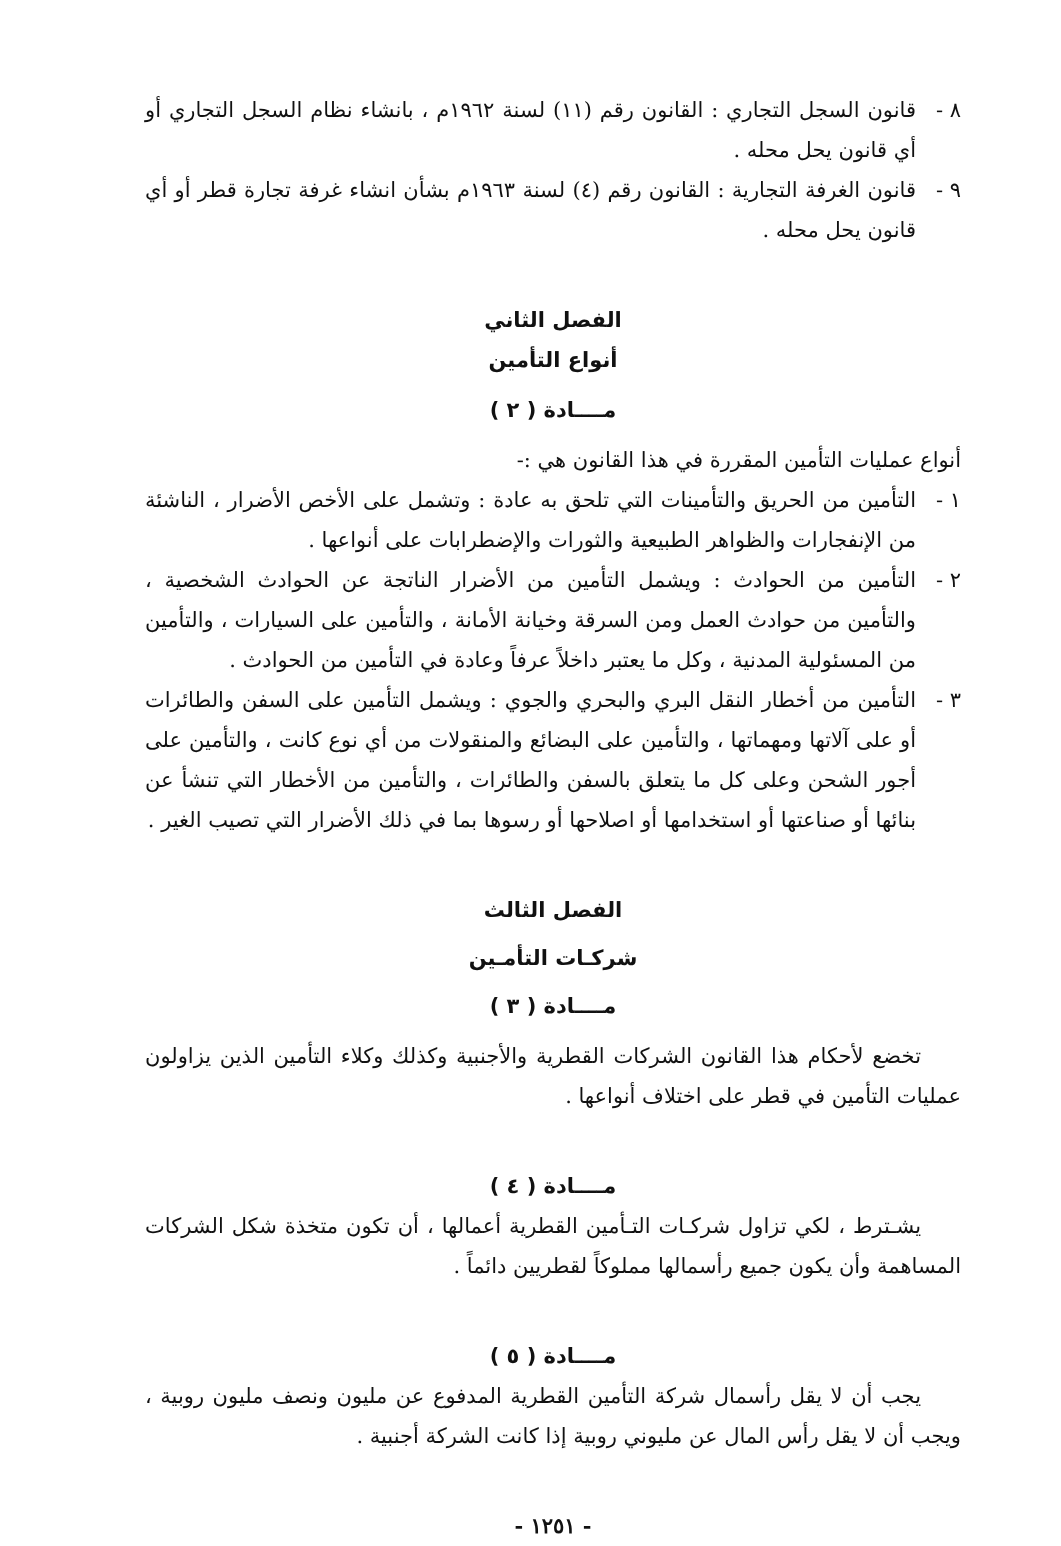٨ - قانون السجل التجاري : القانون رقم (١١) لسنة ١٩٦٢م ، بانشاء نظام السجل التجاري أو أي قانون يحل محله .
٩ - قانون الغرفة التجارية : القانون رقم (٤) لسنة ١٩٦٣م بشأن انشاء غرفة تجارة قطر أو أي قانون يحل محله .
الفصل الثاني
أنواع التأمين
مــــادة ( ٢ )
أنواع عمليات التأمين المقررة في هذا القانون هي :-
١ - التأمين من الحريق والتأمينات التي تلحق به عادة : وتشمل على الأخص الأضرار ، الناشئة من الإنفجارات والظواهر الطبيعية والثورات والإضطرابات على أنواعها .
٢ - التأمين من الحوادث : ويشمل التأمين من الأضرار الناتجة عن الحوادث الشخصية ، والتأمين من حوادث العمل ومن السرقة وخيانة الأمانة ، والتأمين على السيارات ، والتأمين من المسئولية المدنية ، وكل ما يعتبر داخلاً عرفاً وعادة في التأمين من الحوادث .
٣ - التأمين من أخطار النقل البري والبحري والجوي : ويشمل التأمين على السفن والطائرات أو على آلاتها ومهماتها ، والتأمين على البضائع والمنقولات من أي نوع كانت ، والتأمين على أجور الشحن وعلى كل ما يتعلق بالسفن والطائرات ، والتأمين من الأخطار التي تنشأ عن بنائها أو صناعتها أو استخدامها أو اصلاحها أو رسوها بما في ذلك الأضرار التي تصيب الغير .
الفصل الثالث
شركـات التأمـين
مــــادة ( ٣ )
تخضع لأحكام هذا القانون الشركات القطرية والأجنبية وكذلك وكلاء التأمين الذين يزاولون عمليات التأمين في قطر على اختلاف أنواعها .
مــــادة ( ٤ )
يشـترط ، لكي تزاول شركـات التـأمين القطرية أعمالها ، أن تكون متخذة شكل الشركات المساهمة وأن يكون جميع رأسمالها مملوكاً لقطريين دائماً .
مــــادة ( ٥ )
يجب أن لا يقل رأسمال شركة التأمين القطرية المدفوع عن مليون ونصف مليون روبية ، ويجب أن لا يقل رأس المال عن مليوني روبية إذا كانت الشركة أجنبية .
- ١٢٥١ -